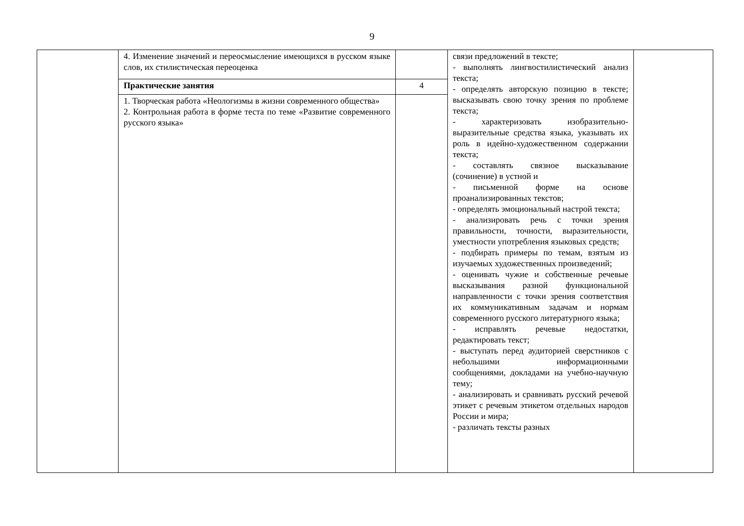9
| | 4. Изменение значений и переосмысление имеющихся в русском языке слов, их стилистическая переоценка | | связи предложений в тексте; - выполнять лингвостилистический анализ текста; - определять авторскую позицию в тексте; высказывать свою точку зрения по проблеме текста; - характеризовать изобразительно-выразительные средства языка, указывать их роль в идейно-художественном содержании текста; - составлять связное высказывание (сочинение) в устной и - письменной форме на основе проанализированных текстов; - определять эмоциональный настрой текста; - анализировать речь с точки зрения правильности, точности, выразительности, уместности употребления языковых средств; - подбирать примеры по темам, взятым из изучаемых художественных произведений; - оценивать чужие и собственные речевые высказывания разной функциональной направленности с точки зрения соответствия их коммуникативным задачам и нормам современного русского литературного языка; - исправлять речевые недостатки, редактировать текст; - выступать перед аудиторией сверстников с небольшими информационными сообщениями, докладами на учебно-научную тему; - анализировать и сравнивать русский речевой этикет с речевым этикетом отдельных народов России и мира; - различать тексты разных | |
| | Практические занятия | 4 | | |
| | 1. Творческая работа «Неологизмы в жизни современного общества» 2. Контрольная работа в форме теста по теме «Развитие современного русского языка» | | | |